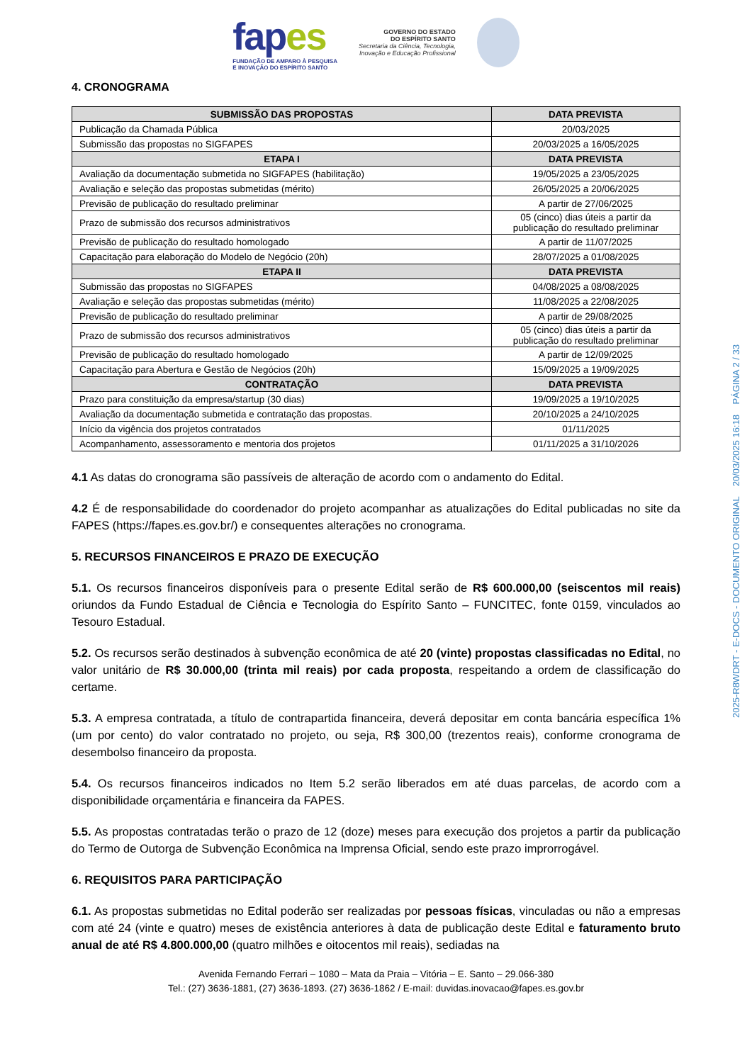fapes
FUNDAÇÃO DE AMPARO À PESQUISA
E INOVAÇÃO DO ESPÍRITO SANTO
GOVERNO DO ESTADO
DO ESPÍRITO SANTO
Secretaria da Ciência, Tecnologia,
Inovação e Educação Profissional
4. CRONOGRAMA
| SUBMISSÃO DAS PROPOSTAS | DATA PREVISTA |
| --- | --- |
| Publicação da Chamada Pública | 20/03/2025 |
| Submissão das propostas no SIGFAPES | 20/03/2025 a 16/05/2025 |
| ETAPA I | DATA PREVISTA |
| Avaliação da documentação submetida no SIGFAPES (habilitação) | 19/05/2025 a 23/05/2025 |
| Avaliação e seleção das propostas submetidas (mérito) | 26/05/2025 a 20/06/2025 |
| Previsão de publicação do resultado preliminar | A partir de 27/06/2025 |
| Prazo de submissão dos recursos administrativos | 05 (cinco) dias úteis a partir da publicação do resultado preliminar |
| Previsão de publicação do resultado homologado | A partir de 11/07/2025 |
| Capacitação para elaboração do Modelo de Negócio (20h) | 28/07/2025 a 01/08/2025 |
| ETAPA II | DATA PREVISTA |
| Submissão das propostas no SIGFAPES | 04/08/2025 a 08/08/2025 |
| Avaliação e seleção das propostas submetidas (mérito) | 11/08/2025 a 22/08/2025 |
| Previsão de publicação do resultado preliminar | A partir de 29/08/2025 |
| Prazo de submissão dos recursos administrativos | 05 (cinco) dias úteis a partir da publicação do resultado preliminar |
| Previsão de publicação do resultado homologado | A partir de 12/09/2025 |
| Capacitação para Abertura e Gestão de Negócios (20h) | 15/09/2025 a 19/09/2025 |
| CONTRATAÇÃO | DATA PREVISTA |
| Prazo para constituição da empresa/startup (30 dias) | 19/09/2025 a 19/10/2025 |
| Avaliação da documentação submetida e contratação das propostas. | 20/10/2025 a 24/10/2025 |
| Início da vigência dos projetos contratados | 01/11/2025 |
| Acompanhamento, assessoramento e mentoria dos projetos | 01/11/2025 a 31/10/2026 |
4.1 As datas do cronograma são passíveis de alteração de acordo com o andamento do Edital.
4.2 É de responsabilidade do coordenador do projeto acompanhar as atualizações do Edital publicadas no site da FAPES (https://fapes.es.gov.br/) e consequentes alterações no cronograma.
5. RECURSOS FINANCEIROS E PRAZO DE EXECUÇÃO
5.1. Os recursos financeiros disponíveis para o presente Edital serão de R$ 600.000,00 (seiscentos mil reais) oriundos da Fundo Estadual de Ciência e Tecnologia do Espírito Santo – FUNCITEC, fonte 0159, vinculados ao Tesouro Estadual.
5.2. Os recursos serão destinados à subvenção econômica de até 20 (vinte) propostas classificadas no Edital, no valor unitário de R$ 30.000,00 (trinta mil reais) por cada proposta, respeitando a ordem de classificação do certame.
5.3. A empresa contratada, a título de contrapartida financeira, deverá depositar em conta bancária específica 1% (um por cento) do valor contratado no projeto, ou seja, R$ 300,00 (trezentos reais), conforme cronograma de desembolso financeiro da proposta.
5.4. Os recursos financeiros indicados no Item 5.2 serão liberados em até duas parcelas, de acordo com a disponibilidade orçamentária e financeira da FAPES.
5.5. As propostas contratadas terão o prazo de 12 (doze) meses para execução dos projetos a partir da publicação do Termo de Outorga de Subvenção Econômica na Imprensa Oficial, sendo este prazo improrrogável.
6. REQUISITOS PARA PARTICIPAÇÃO
6.1. As propostas submetidas no Edital poderão ser realizadas por pessoas físicas, vinculadas ou não a empresas com até 24 (vinte e quatro) meses de existência anteriores à data de publicação deste Edital e faturamento bruto anual de até R$ 4.800.000,00 (quatro milhões e oitocentos mil reais), sediadas na
Avenida Fernando Ferrari – 1080 – Mata da Praia – Vitória – E. Santo – 29.066-380
Tel.: (27) 3636-1881, (27) 3636-1893. (27) 3636-1862 / E-mail: duvidas.inovacao@fapes.es.gov.br
2025-R8WDRT - E-DOCS - DOCUMENTO ORIGINAL 20/03/2025 16:18 PÁGINA 2 / 33